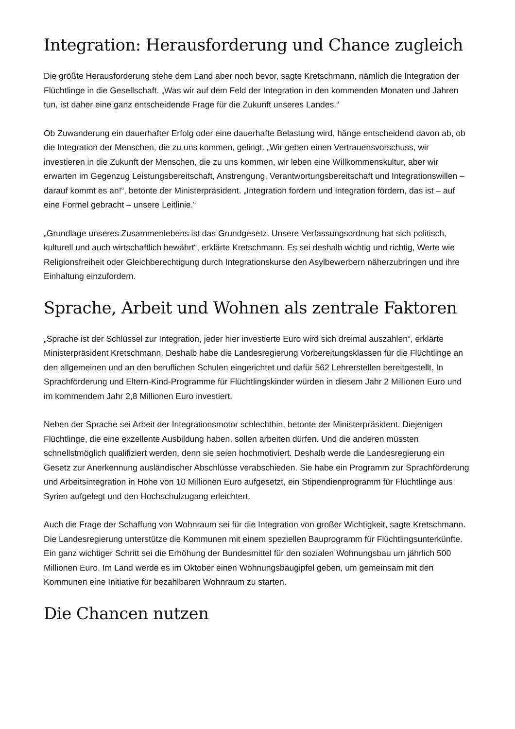Integration: Herausforderung und Chance zugleich
Die größte Herausforderung stehe dem Land aber noch bevor, sagte Kretschmann, nämlich die Integration der Flüchtlinge in die Gesellschaft. „Was wir auf dem Feld der Integration in den kommenden Monaten und Jahren tun, ist daher eine ganz entscheidende Frage für die Zukunft unseres Landes.“
Ob Zuwanderung ein dauerhafter Erfolg oder eine dauerhafte Belastung wird, hänge entscheidend davon ab, ob die Integration der Menschen, die zu uns kommen, gelingt. „Wir geben einen Vertrauensvorschuss, wir investieren in die Zukunft der Menschen, die zu uns kommen, wir leben eine Willkommenskultur, aber wir erwarten im Gegenzug Leistungsbereitschaft, Anstrengung, Verantwortungsbereitschaft und Integrationswillen – darauf kommt es an!“, betonte der Ministerpräsident. „Integration fordern und Integration fördern, das ist – auf eine Formel gebracht – unsere Leitlinie.“
„Grundlage unseres Zusammenlebens ist das Grundgesetz. Unsere Verfassungsordnung hat sich politisch, kulturell und auch wirtschaftlich bewährt“, erklärte Kretschmann. Es sei deshalb wichtig und richtig, Werte wie Religionsfreiheit oder Gleichberechtigung durch Integrationskurse den Asylbewerbern näherzubringen und ihre Einhaltung einzufordern.
Sprache, Arbeit und Wohnen als zentrale Faktoren
„Sprache ist der Schlüssel zur Integration, jeder hier investierte Euro wird sich dreimal auszahlen“, erklärte Ministerpräsident Kretschmann. Deshalb habe die Landesregierung Vorbereitungsklassen für die Flüchtlinge an den allgemeinen und an den beruflichen Schulen eingerichtet und dafür 562 Lehrerstellen bereitgestellt. In Sprachförderung und Eltern-Kind-Programme für Flüchtlingskinder würden in diesem Jahr 2 Millionen Euro und im kommendem Jahr 2,8 Millionen Euro investiert.
Neben der Sprache sei Arbeit der Integrationsmotor schlechthin, betonte der Ministerpräsident. Diejenigen Flüchtlinge, die eine exzellente Ausbildung haben, sollen arbeiten dürfen. Und die anderen müssten schnellstmöglich qualifiziert werden, denn sie seien hochmotiviert. Deshalb werde die Landesregierung ein Gesetz zur Anerkennung ausländischer Abschlüsse verabschieden. Sie habe ein Programm zur Sprachförderung und Arbeitsintegration in Höhe von 10 Millionen Euro aufgesetzt, ein Stipendienprogramm für Flüchtlinge aus Syrien aufgelegt und den Hochschulzugang erleichtert.
Auch die Frage der Schaffung von Wohnraum sei für die Integration von großer Wichtigkeit, sagte Kretschmann. Die Landesregierung unterstütze die Kommunen mit einem speziellen Bauprogramm für Flüchtlingsunterkünfte. Ein ganz wichtiger Schritt sei die Erhöhung der Bundesmittel für den sozialen Wohnungsbau um jährlich 500 Millionen Euro. Im Land werde es im Oktober einen Wohnungsbaugipfel geben, um gemeinsam mit den Kommunen eine Initiative für bezahlbaren Wohnraum zu starten.
Die Chancen nutzen